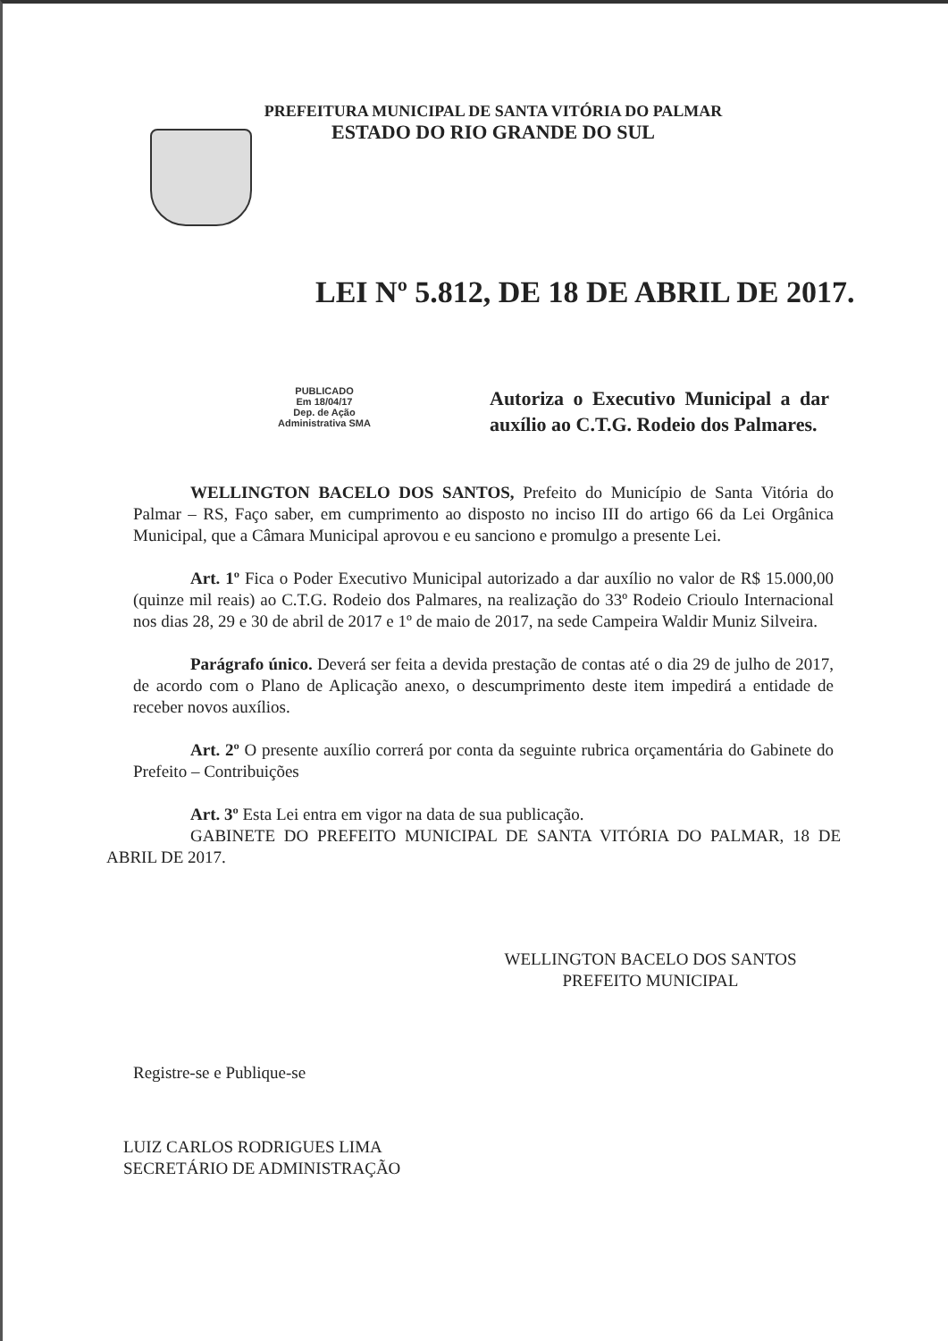PREFEITURA MUNICIPAL DE SANTA VITÓRIA DO PALMAR
ESTADO DO RIO GRANDE DO SUL
LEI Nº 5.812, DE 18 DE ABRIL DE 2017.
PUBLICADO
Em 18/04/17
Dep. de Ação
Administrativa SMA
Autoriza o Executivo Municipal a dar auxílio ao C.T.G. Rodeio dos Palmares.
WELLINGTON BACELO DOS SANTOS, Prefeito do Município de Santa Vitória do Palmar – RS, Faço saber, em cumprimento ao disposto no inciso III do artigo 66 da Lei Orgânica Municipal, que a Câmara Municipal aprovou e eu sanciono e promulgo a presente Lei.
Art. 1º Fica o Poder Executivo Municipal autorizado a dar auxílio no valor de R$ 15.000,00 (quinze mil reais) ao C.T.G. Rodeio dos Palmares, na realização do 33º Rodeio Crioulo Internacional nos dias 28, 29 e 30 de abril de 2017 e 1º de maio de 2017, na sede Campeira Waldir Muniz Silveira.
Parágrafo único. Deverá ser feita a devida prestação de contas até o dia 29 de julho de 2017, de acordo com o Plano de Aplicação anexo, o descumprimento deste item impedirá a entidade de receber novos auxílios.
Art. 2º O presente auxílio correrá por conta da seguinte rubrica orçamentária do Gabinete do Prefeito – Contribuições
Art. 3º Esta Lei entra em vigor na data de sua publicação.
GABINETE DO PREFEITO MUNICIPAL DE SANTA VITÓRIA DO PALMAR, 18 DE ABRIL DE 2017.
WELLINGTON BACELO DOS SANTOS
PREFEITO MUNICIPAL
Registre-se e Publique-se
LUIZ CARLOS RODRIGUES LIMA
SECRETÁRIO DE ADMINISTRAÇÃO